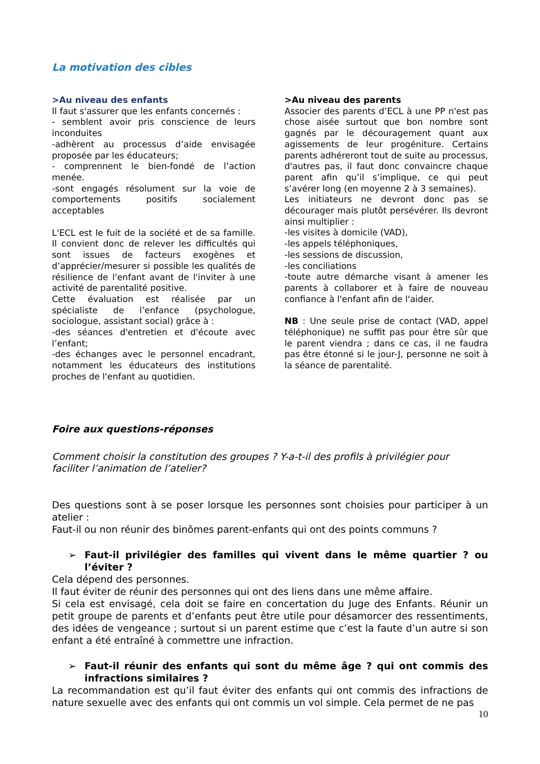La motivation des cibles
>Au niveau des enfants
Il faut s'assurer que les enfants concernés :
- semblent avoir pris conscience de leurs inconduites
-adhèrent au processus d’aide envisagée proposée par les éducateurs;
- comprennent le bien-fondé de l’action menée.
-sont engagés résolument sur la voie de comportements positifs socialement acceptables
L'ECL est le fuit de la société et de sa famille. Il convient donc de relever les difficultés qui sont issues de facteurs exogènes et d’apprécier/mesurer si possible les qualités de résilience de l'enfant avant de l'inviter à une activité de parentalité positive.
Cette évaluation est réalisée par un spécialiste de l’enfance (psychologue, sociologue, assistant social) grâce à :
-des séances d'entretien et d'écoute avec l’enfant;
-des échanges avec le personnel encadrant, notamment les éducateurs des institutions proches de l'enfant au quotidien.
>Au niveau des parents
Associer des parents d’ECL à une PP n'est pas chose aisée surtout que bon nombre sont gagnés par le découragement quant aux agissements de leur progéniture. Certains parents adhéreront tout de suite au processus, d'autres pas, il faut donc convaincre chaque parent afin qu’il s’implique, ce qui peut s’avérer long (en moyenne 2 à 3 semaines).
Les initiateurs ne devront donc pas se décourager mais plutôt persévérer. Ils devront ainsi multiplier :
-les visites à domicile (VAD),
-les appels téléphoniques,
-les sessions de discussion,
-les conciliations
-toute autre démarche visant à amener les parents à collaborer et à faire de nouveau confiance à l'enfant afin de l'aider.
NB : Une seule prise de contact (VAD, appel téléphonique) ne suffit pas pour être sûr que le parent viendra ; dans ce cas, il ne faudra pas être étonné si le jour-J, personne ne soit à la séance de parentalité.
Foire aux questions-réponses
Comment choisir la constitution des groupes ? Y-a-t-il des profils à privilégier pour faciliter l’animation de l’atelier?
Des questions sont à se poser lorsque les personnes sont choisies pour participer à un atelier :
Faut-il ou non réunir des binômes parent-enfants qui ont des points communs ?
➢ Faut-il privilégier des familles qui vivent dans le même quartier ? ou l’éviter ?
Cela dépend des personnes.
Il faut éviter de réunir des personnes qui ont des liens dans une même affaire.
Si cela est envisagé, cela doit se faire en concertation du Juge des Enfants. Réunir un petit groupe de parents et d’enfants peut être utile pour désamorcer des ressentiments, des idées de vengeance ; surtout si un parent estime que c’est la faute d’un autre si son enfant a été entraîné à commettre une infraction.
➢ Faut-il réunir des enfants qui sont du même âge ? qui ont commis des infractions similaires ?
La recommandation est qu’il faut éviter des enfants qui ont commis des infractions de nature sexuelle avec des enfants qui ont commis un vol simple. Cela permet de ne pas
10